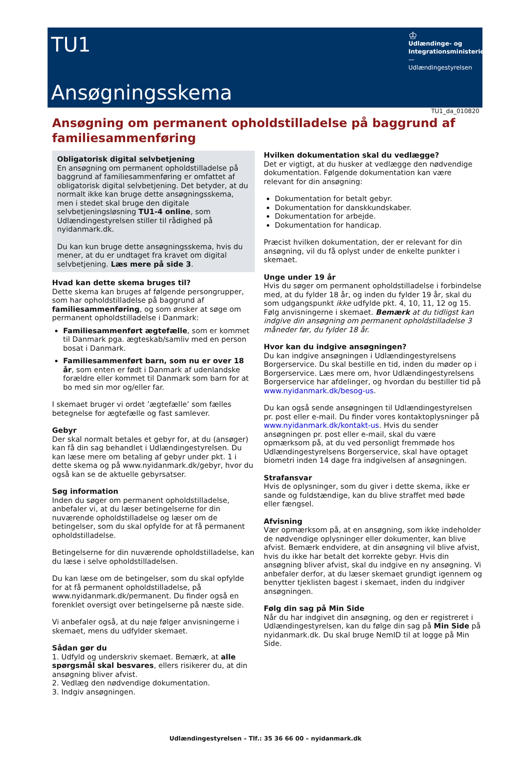TU1
Ansøgningsskema
♔
Udlændinge- og Integrationsministeriet
—
Udlændingestyrelsen
TU1_da_010820
Ansøgning om permanent opholdstilladelse på baggrund af familiesammenføring
Obligatorisk digital selvbetjening
En ansøgning om permanent opholdstilladelse på baggrund af familiesammenføring er omfattet af obligatorisk digital selvbetjening. Det betyder, at du normalt ikke kan bruge dette ansøgningsskema, men i stedet skal bruge den digitale selvbetjeningsløsning TU1-4 online, som Udlændingestyrelsen stiller til rådighed på nyidanmark.dk.
Du kan kun bruge dette ansøgningsskema, hvis du mener, at du er undtaget fra kravet om digital selvbetjening. Læs mere på side 3.
Hvad kan dette skema bruges til?
Dette skema kan bruges af følgende persongrupper, som har opholdstilladelse på baggrund af familiesammenføring, og som ønsker at søge om permanent opholdstilladelse i Danmark:
Familiesammenført ægtefælle, som er kommet til Danmark pga. ægteskab/samliv med en person bosat i Danmark.
Familiesammenført barn, som nu er over 18 år, som enten er født i Danmark af udenlandske forældre eller kommet til Danmark som barn for at bo med sin mor og/eller far.
I skemaet bruger vi ordet ’ægtefælle’ som fælles betegnelse for ægtefælle og fast samlever.
Gebyr
Der skal normalt betales et gebyr for, at du (ansøger) kan få din sag behandlet i Udlændingestyrelsen. Du kan læse mere om betaling af gebyr under pkt. 1 i dette skema og på www.nyidanmark.dk/gebyr, hvor du også kan se de aktuelle gebyrsatser.
Søg information
Inden du søger om permanent opholdstilladelse, anbefaler vi, at du læser betingelserne for din nuværende opholdstilladelse og læser om de betingelser, som du skal opfylde for at få permanent opholdstilladelse.
Betingelserne for din nuværende opholdstilladelse, kan du læse i selve opholdstilladelsen.
Du kan læse om de betingelser, som du skal opfylde for at få permanent opholdstilladelse, på www.nyidanmark.dk/permanent. Du finder også en forenklet oversigt over betingelserne på næste side.
Vi anbefaler også, at du nøje følger anvisningerne i skemaet, mens du udfylder skemaet.
Sådan gør du
1. Udfyld og underskriv skemaet. Bemærk, at alle spørgsmål skal besvares, ellers risikerer du, at din ansøgning bliver afvist.
2. Vedlæg den nødvendige dokumentation.
3. Indgiv ansøgningen.
Hvilken dokumentation skal du vedlægge?
Det er vigtigt, at du husker at vedlægge den nødvendige dokumentation. Følgende dokumentation kan være relevant for din ansøgning:
Dokumentation for betalt gebyr.
Dokumentation for danskkundskaber.
Dokumentation for arbejde.
Dokumentation for handicap.
Præcist hvilken dokumentation, der er relevant for din ansøgning, vil du få oplyst under de enkelte punkter i skemaet.
Unge under 19 år
Hvis du søger om permanent opholdstilladelse i forbindelse med, at du fylder 18 år, og inden du fylder 19 år, skal du som udgangspunkt ikke udfylde pkt. 4, 10, 11, 12 og 15. Følg anvisningerne i skemaet. Bemærk at du tidligst kan indgive din ansøgning om permanent opholdstilladelse 3 måneder før, du fylder 18 år.
Hvor kan du indgive ansøgningen?
Du kan indgive ansøgningen i Udlændingestyrelsens Borgerservice. Du skal bestille en tid, inden du møder op i Borgerservice. Læs mere om, hvor Udlændingestyrelsens Borgerservice har afdelinger, og hvordan du bestiller tid på www.nyidanmark.dk/besog-us.
Du kan også sende ansøgningen til Udlændingestyrelsen pr. post eller e-mail. Du finder vores kontaktoplysninger på www.nyidanmark.dk/kontakt-us. Hvis du sender ansøgningen pr. post eller e-mail, skal du være opmærksom på, at du ved personligt fremmøde hos Udlændingestyrelsens Borgerservice, skal have optaget biometri inden 14 dage fra indgivelsen af ansøgningen.
Strafansvar
Hvis de oplysninger, som du giver i dette skema, ikke er sande og fuldstændige, kan du blive straffet med bøde eller fængsel.
Afvisning
Vær opmærksom på, at en ansøgning, som ikke indeholder de nødvendige oplysninger eller dokumenter, kan blive afvist. Bemærk endvidere, at din ansøgning vil blive afvist, hvis du ikke har betalt det korrekte gebyr. Hvis din ansøgning bliver afvist, skal du indgive en ny ansøgning. Vi anbefaler derfor, at du læser skemaet grundigt igennem og benytter tjeklisten bagest i skemaet, inden du indgiver ansøgningen.
Følg din sag på Min Side
Når du har indgivet din ansøgning, og den er registreret i Udlændingestyrelsen, kan du følge din sag på Min Side på nyidanmark.dk. Du skal bruge NemID til at logge på Min Side.
Udlændingestyrelsen – Tlf.: 35 36 66 00 – nyidanmark.dk